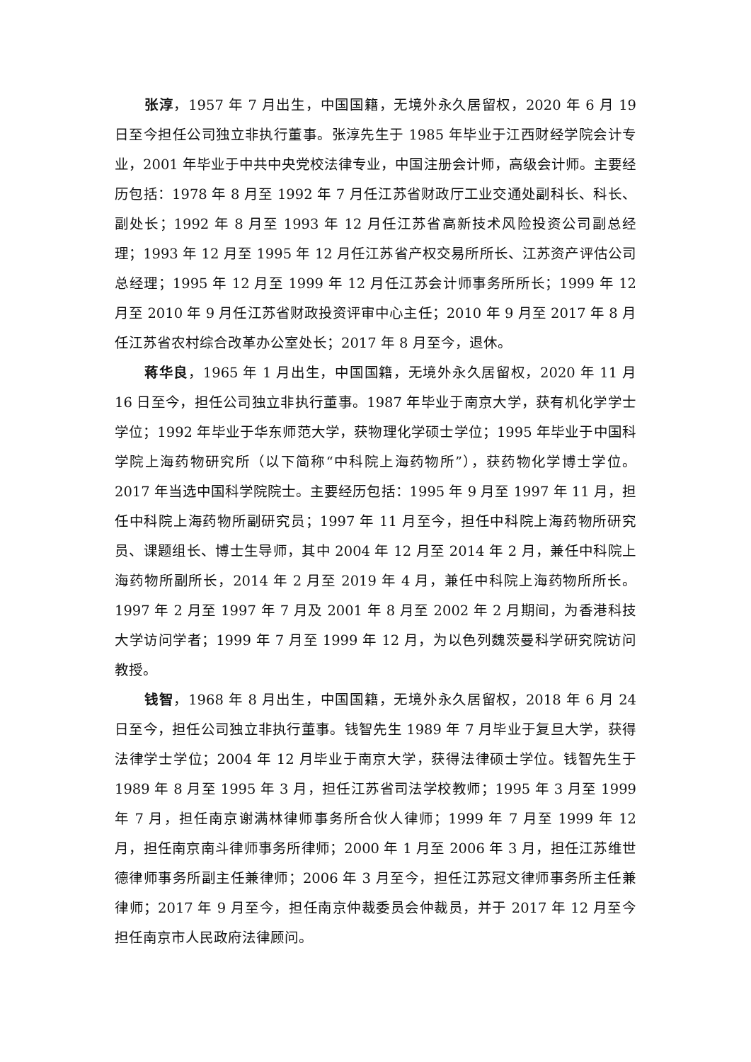张淳，1957 年 7 月出生，中国国籍，无境外永久居留权，2020 年 6 月 19 日至今担任公司独立非执行董事。张淳先生于 1985 年毕业于江西财经学院会计专业，2001 年毕业于中共中央党校法律专业，中国注册会计师，高级会计师。主要经历包括：1978 年 8 月至 1992 年 7 月任江苏省财政厅工业交通处副科长、科长、副处长；1992 年 8 月至 1993 年 12 月任江苏省高新技术风险投资公司副总经理；1993 年 12 月至 1995 年 12 月任江苏省产权交易所所长、江苏资产评估公司总经理；1995 年 12 月至 1999 年 12 月任江苏会计师事务所所长；1999 年 12 月至 2010 年 9 月任江苏省财政投资评审中心主任；2010 年 9 月至 2017 年 8 月任江苏省农村综合改革办公室处长；2017 年 8 月至今，退休。
蒋华良，1965 年 1 月出生，中国国籍，无境外永久居留权，2020 年 11 月 16 日至今，担任公司独立非执行董事。1987 年毕业于南京大学，获有机化学学士学位；1992 年毕业于华东师范大学，获物理化学硕士学位；1995 年毕业于中国科学院上海药物研究所（以下简称“中科院上海药物所”），获药物化学博士学位。2017 年当选中国科学院院士。主要经历包括：1995 年 9 月至 1997 年 11 月，担任中科院上海药物所副研究员；1997 年 11 月至今，担任中科院上海药物所研究员、课题组长、博士生导师，其中 2004 年 12 月至 2014 年 2 月，兼任中科院上海药物所副所长，2014 年 2 月至 2019 年 4 月，兼任中科院上海药物所所长。1997 年 2 月至 1997 年 7 月及 2001 年 8 月至 2002 年 2 月期间，为香港科技大学访问学者；1999 年 7 月至 1999 年 12 月，为以色列魏茨曼科学研究院访问教授。
钱智，1968 年 8 月出生，中国国籍，无境外永久居留权，2018 年 6 月 24 日至今，担任公司独立非执行董事。钱智先生 1989 年 7 月毕业于复旦大学，获得法律学士学位；2004 年 12 月毕业于南京大学，获得法律硕士学位。钱智先生于 1989 年 8 月至 1995 年 3 月，担任江苏省司法学校教师；1995 年 3 月至 1999 年 7 月，担任南京谢满林律师事务所合伙人律师；1999 年 7 月至 1999 年 12 月，担任南京南斗律师事务所律师；2000 年 1 月至 2006 年 3 月，担任江苏维世德律师事务所副主任兼律师；2006 年 3 月至今，担任江苏冠文律师事务所主任兼律师；2017 年 9 月至今，担任南京仲裁委员会仲裁员，并于 2017 年 12 月至今担任南京市人民政府法律顾问。